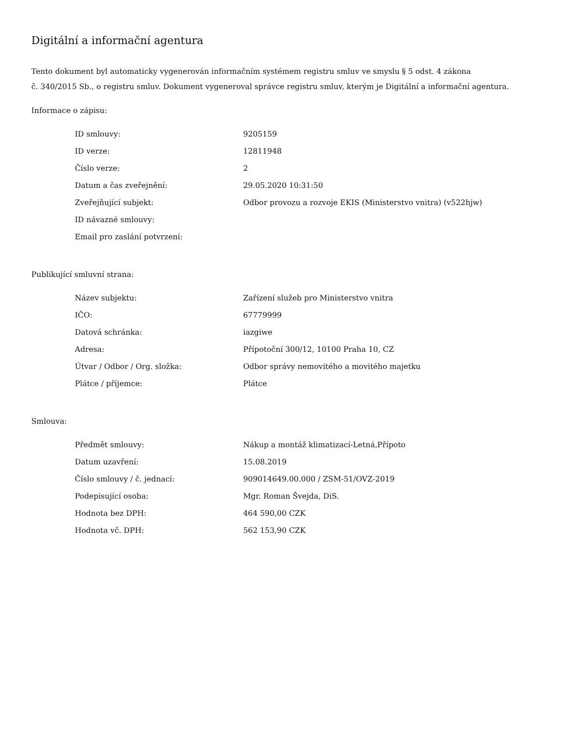Digitální a informační agentura
Tento dokument byl automaticky vygenerován informačním systémem registru smluv ve smyslu § 5 odst. 4 zákona
č. 340/2015 Sb., o registru smluv. Dokument vygeneroval správce registru smluv, kterým je Digitální a informační agentura.
Informace o zápisu:
| ID smlouvy: | 9205159 |
| ID verze: | 12811948 |
| Číslo verze: | 2 |
| Datum a čas zveřejnění: | 29.05.2020 10:31:50 |
| Zveřejňující subjekt: | Odbor provozu a rozvoje EKIS (Ministerstvo vnitra) (v522hjw) |
| ID návazné smlouvy: | |
| Email pro zaslání potvrzení: | |
Publikující smluvní strana:
| Název subjektu: | Zařízení služeb pro Ministerstvo vnitra |
| IČO: | 67779999 |
| Datová schránka: | iazgiwe |
| Adresa: | Přípotoční 300/12, 10100 Praha 10, CZ |
| Útvar / Odbor / Org. složka: | Odbor správy nemovitého a movitého majetku |
| Plátce / příjemce: | Plátce |
Smlouva:
| Předmět smlouvy: | Nákup a montáž klimatizací-Letná,Přípoto |
| Datum uzavření: | 15.08.2019 |
| Číslo smlouvy / č. jednací: | 909014649.00.000 / ZSM-51/OVZ-2019 |
| Podepisující osoba: | Mgr. Roman Švejda, DiS. |
| Hodnota bez DPH: | 464 590,00 CZK |
| Hodnota vč. DPH: | 562 153,90 CZK |